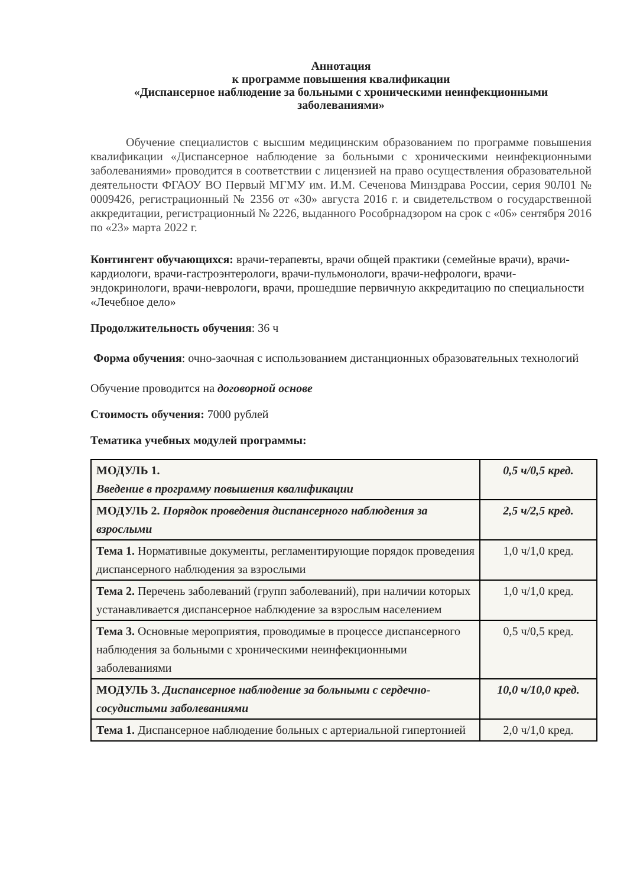Аннотация
к программе повышения квалификации
«Диспансерное наблюдение за больными с хроническими неинфекционными заболеваниями»
Обучение специалистов с высшим медицинским образованием по программе повышения квалификации «Диспансерное наблюдение за больными с хроническими неинфекционными заболеваниями» проводится в соответствии с лицензией на право осуществления образовательной деятельности ФГАОУ ВО Первый МГМУ им. И.М. Сеченова Минздрава России, серия 90Л01 № 0009426, регистрационный № 2356 от «30» августа 2016 г. и свидетельством о государственной аккредитации, регистрационный № 2226, выданного Рособрнадзором на срок с «06» сентября 2016 по «23» марта 2022 г.
Контингент обучающихся: врачи-терапевты, врачи общей практики (семейные врачи), врачи-кардиологи, врачи-гастроэнтерологи, врачи-пульмонологи, врачи-нефрологи, врачи-эндокринологи, врачи-неврологи, врачи, прошедшие первичную аккредитацию по специальности «Лечебное дело»
Продолжительность обучения: 36 ч
Форма обучения: очно-заочная с использованием дистанционных образовательных технологий
Обучение проводится на договорной основе
Стоимость обучения: 7000 рублей
Тематика учебных модулей программы:
| МОДУЛЬ 1. Введение в программу повышения квалификации | 0,5 ч/0,5 кред. |
| МОДУЛЬ 2. Порядок проведения диспансерного наблюдения за взрослыми | 2,5 ч/2,5 кред. |
| Тема 1. Нормативные документы, регламентирующие порядок проведения диспансерного наблюдения за взрослыми | 1,0 ч/1,0 кред. |
| Тема 2. Перечень заболеваний (групп заболеваний), при наличии которых устанавливается диспансерное наблюдение за взрослым населением | 1,0 ч/1,0 кред. |
| Тема 3. Основные мероприятия, проводимые в процессе диспансерного наблюдения за больными с хроническими неинфекционными заболеваниями | 0,5 ч/0,5 кред. |
| МОДУЛЬ 3. Диспансерное наблюдение за больными с сердечно-сосудистыми заболеваниями | 10,0 ч/10,0 кред. |
| Тема 1. Диспансерное наблюдение больных с артериальной гипертонией | 2,0 ч/1,0 кред. |